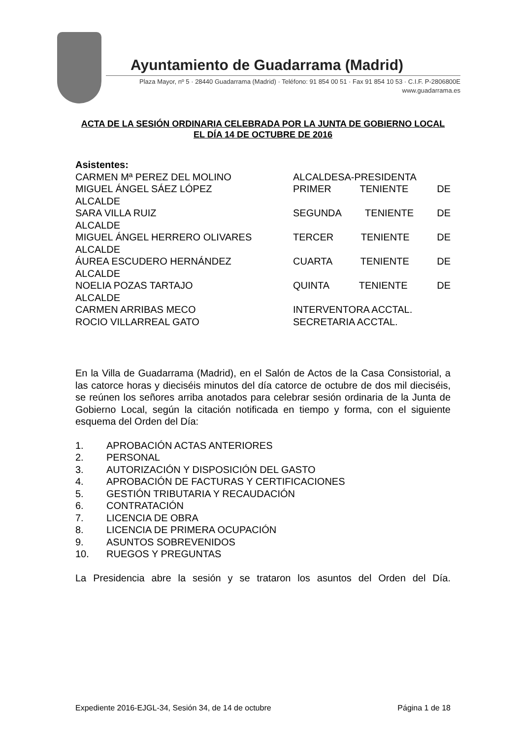Ayuntamiento de Guadarrama (Madrid)
Plaza Mayor, nº 5 · 28440 Guadarrama (Madrid) · Teléfono: 91 854 00 51 · Fax 91 854 10 53 · C.I.F. P-2806800E
www.guadarrama.es
ACTA DE LA SESIÓN ORDINARIA CELEBRADA POR LA JUNTA DE GOBIERNO LOCAL EL DÍA 14 DE OCTUBRE DE 2016
Asistentes:
CARMEN Mª PEREZ DEL MOLINO ALCALDESA-PRESIDENTA
MIGUEL ÁNGEL SÁEZ LÓPEZ PRIMER TENIENTE DE
ALCALDE
SARA VILLA RUIZ SEGUNDA TENIENTE DE
ALCALDE
MIGUEL ÁNGEL HERRERO OLIVARES TERCER TENIENTE DE
ALCALDE
ÁUREA ESCUDERO HERNÁNDEZ CUARTA TENIENTE DE
ALCALDE
NOELIA POZAS TARTAJO QUINTA TENIENTE DE
ALCALDE
CARMEN ARRIBAS MECO INTERVENTORA ACCTAL.
ROCIO VILLARREAL GATO SECRETARIA ACCTAL.
En la Villa de Guadarrama (Madrid), en el Salón de Actos de la Casa Consistorial, a las catorce horas y dieciséis minutos del día catorce de octubre de dos mil dieciséis, se reúnen los señores arriba anotados para celebrar sesión ordinaria de la Junta de Gobierno Local, según la citación notificada en tiempo y forma, con el siguiente esquema del Orden del Día:
1. APROBACIÓN ACTAS ANTERIORES
2. PERSONAL
3. AUTORIZACIÓN Y DISPOSICIÓN DEL GASTO
4. APROBACIÓN DE FACTURAS Y CERTIFICACIONES
5. GESTIÓN TRIBUTARIA Y RECAUDACIÓN
6. CONTRATACIÓN
7. LICENCIA DE OBRA
8. LICENCIA DE PRIMERA OCUPACIÓN
9. ASUNTOS SOBREVENIDOS
10. RUEGOS Y PREGUNTAS
La Presidencia abre la sesión y se trataron los asuntos del Orden del Día.
Expediente 2016-EJGL-34, Sesión 34, de 14 de octubre Página 1 de 18